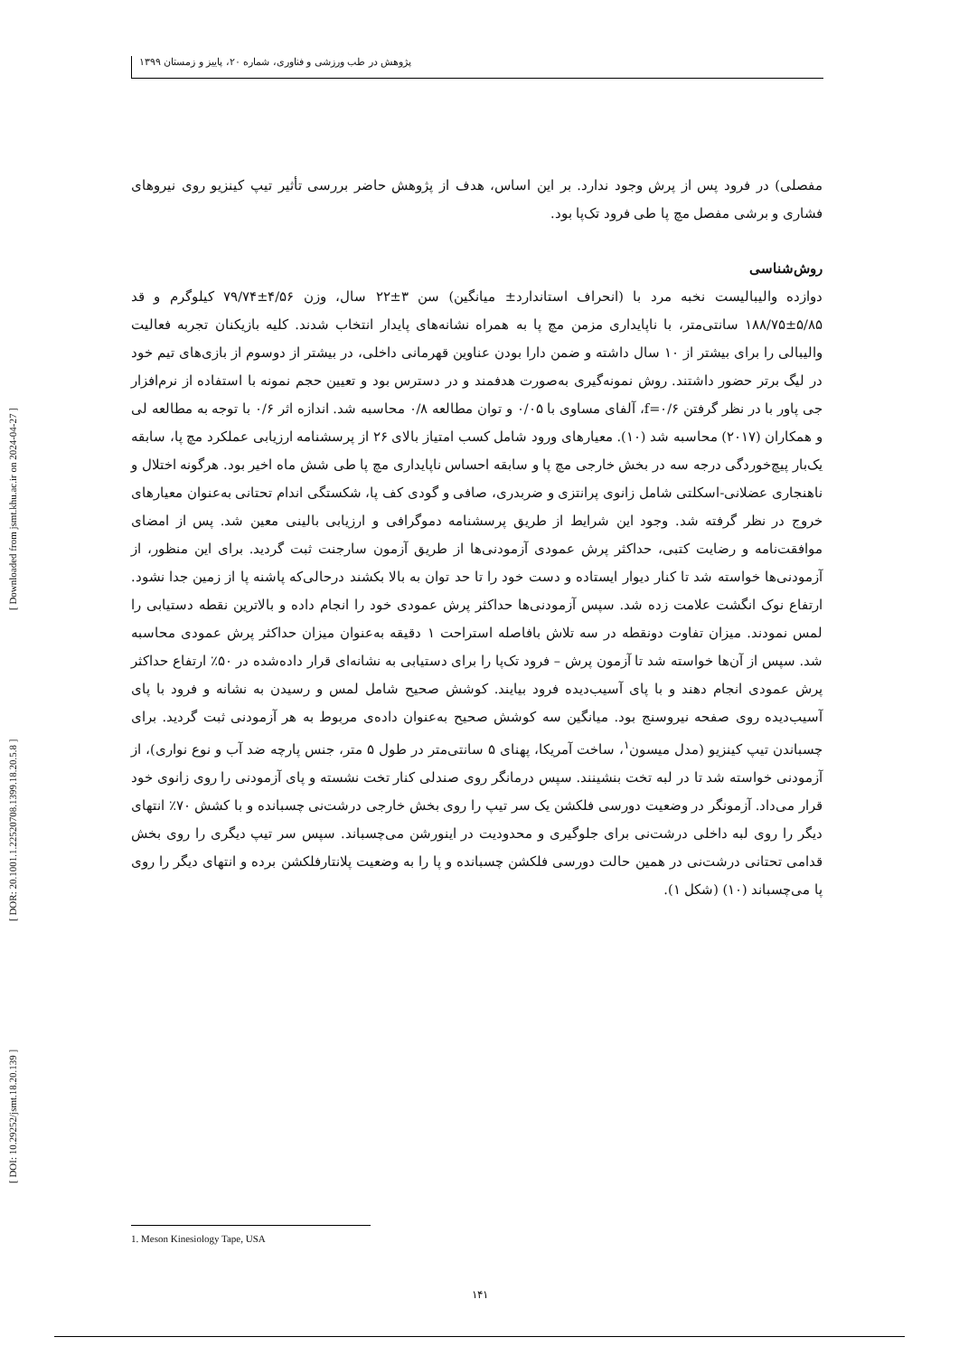[ DOI: 10.29252/jsmt.18.20.139 ] [ DOR: 20.1001.1.22520708.1399.18.20.5.8 ] [ Downloaded from jsmt.khu.ac.ir on 2024-04-27 ]
پژوهش در طب ورزشی و فناوری، شماره ۲۰، پاییز و زمستان ۱۳۹۹
مفصلی) در فرود پس از پرش وجود ندارد. بر این اساس، هدف از پژوهش حاضر بررسی تأثیر تیپ کینزیو روی نیروهای فشاری و برشی مفصل مچ پا طی فرود تک‌پا بود.
روش‌شناسی
دوازده والیبالیست نخبه مرد با (انحراف استاندارد± میانگین) سن ۳±۲۲ سال، وزن ۴/۵۶±۷۹/۷۴ کیلوگرم و قد ۵/۸۵±۱۸۸/۷۵ سانتی‌متر، با ناپایداری مزمن مچ پا به همراه نشانه‌های پایدار انتخاب شدند. کلیه بازیکنان تجربه فعالیت والیبالی را برای بیشتر از ۱۰ سال داشته و ضمن دارا بودن عناوین قهرمانی داخلی، در بیشتر از دوسوم از بازی‌های تیم خود در لیگ برتر حضور داشتند. روش نمونه‌گیری به‌صورت هدفمند و در دسترس بود و تعیین حجم نمونه با استفاده از نرم‌افزار جی پاور با در نظر گرفتن f=۰/۶، آلفای مساوی با ۰/۰۵ و توان مطالعه ۰/۸ محاسبه شد. اندازه اثر ۰/۶ با توجه به مطالعه لی و همکاران (۲۰۱۷) محاسبه شد (۱۰). معیارهای ورود شامل کسب امتیاز بالای ۲۶ از پرسشنامه ارزیابی عملکرد مچ پا، سابقه یک‌بار پیچ‌خوردگی درجه سه در بخش خارجی مچ پا و سابقه احساس ناپایداری مچ پا طی شش ماه اخیر بود. هرگونه اختلال و ناهنجاری عضلانی-اسکلتی شامل زانوی پرانتزی و ضربدری، صافی و گودی کف پا، شکستگی اندام تحتانی به‌عنوان معیارهای خروج در نظر گرفته شد. وجود این شرایط از طریق پرسشنامه دموگرافی و ارزیابی بالینی معین شد. پس از امضای موافقت‌نامه و رضایت کتبی، حداکثر پرش عمودی آزمودنی‌ها از طریق آزمون سارجنت ثبت گردید. برای این منظور، از آزمودنی‌ها خواسته شد تا کنار دیوار ایستاده و دست خود را تا حد توان به بالا بکشند درحالی‌که پاشنه پا از زمین جدا نشود. ارتفاع نوک انگشت علامت زده شد. سپس آزمودنی‌ها حداکثر پرش عمودی خود را انجام داده و بالاترین نقطه دستیابی را لمس نمودند. میزان تفاوت دونقطه در سه تلاش بافاصله استراحت ۱ دقیقه به‌عنوان میزان حداکثر پرش عمودی محاسبه شد. سپس از آن‌ها خواسته شد تا آزمون پرش – فرود تک‌پا را برای دستیابی به نشانه‌ای قرار داده‌شده در ۵۰٪ ارتفاع حداکثر پرش عمودی انجام دهند و با پای آسیب‌دیده فرود بیایند. کوشش صحیح شامل لمس و رسیدن به نشانه و فرود با پای آسیب‌دیده روی صفحه نیروسنج بود. میانگین سه کوشش صحیح به‌عنوان داده‌ی مربوط به هر آزمودنی ثبت گردید. برای چسباندن تیپ کینزیو (مدل میسون<sup>۱</sup>، ساخت آمریکا، پهنای ۵ سانتی‌متر در طول ۵ متر، جنس پارچه ضد آب و نوع نواری)، از آزمودنی خواسته شد تا در لبه تخت بنشینند. سپس درمانگر روی صندلی کنار تخت نشسته و پای آزمودنی را روی زانوی خود قرار می‌داد. آزمونگر در وضعیت دورسی فلکشن یک سر تیپ را روی بخش خارجی درشت‌نی چسبانده و با کشش ۷۰٪ انتهای دیگر را روی لبه داخلی درشت‌نی برای جلوگیری و محدودیت در اینورشن می‌چسباند. سپس سر تیپ دیگری را روی بخش قدامی تحتانی درشت‌نی در همین حالت دورسی فلکشن چسبانده و پا را به وضعیت پلانتارفلکشن برده و انتهای دیگر را روی پا می‌چسباند (۱۰) (شکل ۱).
1. Meson Kinesiology Tape, USA
۱۴۱